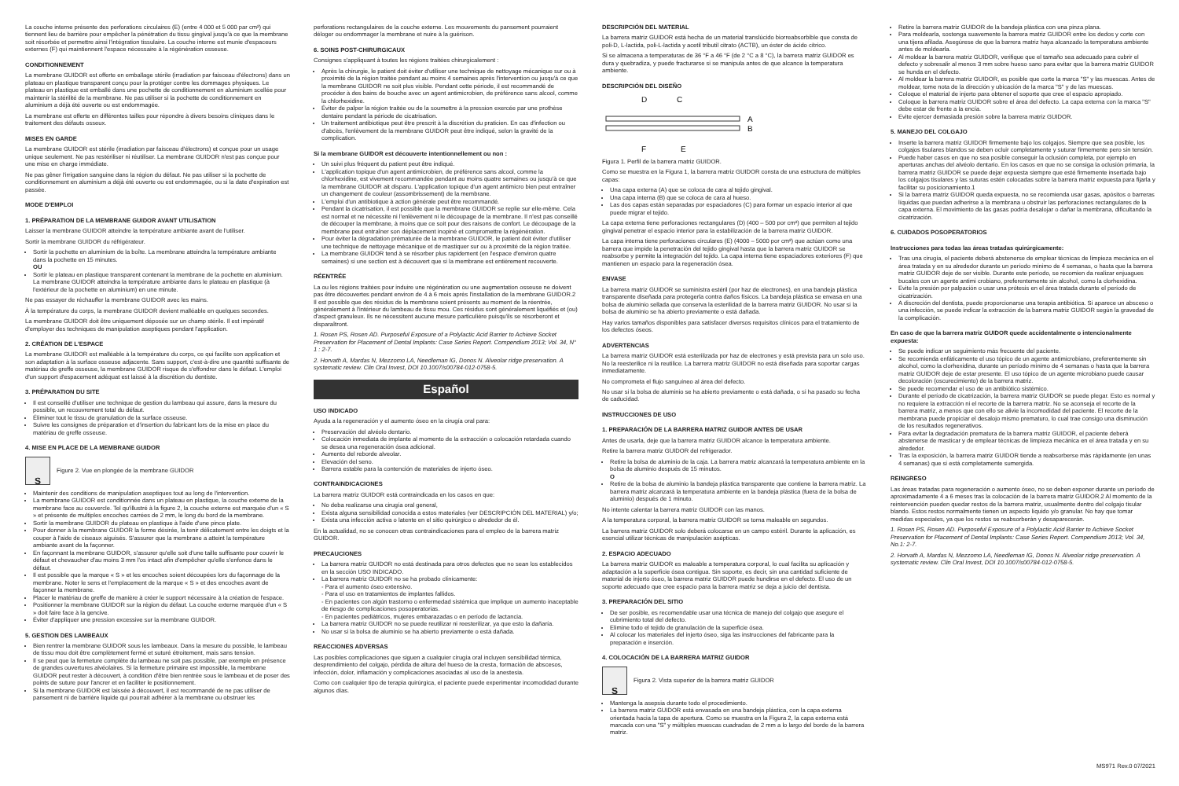La couche interne présente des perforations circulaires (E) (entre 4 000 et 5 000 par cm²) qui tiennent lieu de barrière pour empêcher la pénétration du tissu gingival jusqu'à ce que la membrane soit résorbée et permettre ainsi l'intégration tissulaire. La couche interne est munie d'espaceurs externes (F) qui maintiennent l'espace nécessaire à la régénération osseuse.
CONDITIONNEMENT
La membrane GUIDOR est offerte en emballage stérile (irradiation par faisceau d'électrons) dans un plateau en plastique transparent conçu pour la protéger contre les dommages physiques. Le plateau en plastique est emballé dans une pochette de conditionnement en aluminium scellée pour maintenir la stérilité de la membrane. Ne pas utiliser si la pochette de conditionnement en aluminium a déjà été ouverte ou est endommagée.
La membrane est offerte en différentes tailles pour répondre à divers besoins cliniques dans le traitement des défauts osseux.
MISES EN GARDE
La membrane GUIDOR est stérile (irradiation par faisceau d'électrons) et conçue pour un usage unique seulement. Ne pas restériliser ni réutiliser. La membrane GUIDOR n'est pas conçue pour une mise en charge immédiate.
Ne pas gêner l'irrigation sanguine dans la région du défaut. Ne pas utiliser si la pochette de conditionnement en aluminium a déjà été ouverte ou est endommagée, ou si la date d'expiration est passée.
MODE D'EMPLOI
1. PRÉPARATION DE LA MEMBRANE GUIDOR AVANT UTILISATION
Laisser la membrane GUIDOR atteindre la température ambiante avant de l'utiliser.
Sortir la membrane GUIDOR du réfrigérateur.
Sortir la pochette en aluminium de la boîte. La membrane atteindra la température ambiante dans la pochette en 15 minutes.
OU
Sortir le plateau en plastique transparent contenant la membrane de la pochette en aluminium. La membrane GUIDOR atteindra la température ambiante dans le plateau en plastique (à l'extérieur de la pochette en aluminium) en une minute.
Ne pas essayer de réchauffer la membrane GUIDOR avec les mains.
À la température du corps, la membrane GUIDOR devient malléable en quelques secondes.
La membrane GUIDOR doit être uniquement déposée sur un champ stérile. Il est impératif d'employer des techniques de manipulation aseptiques pendant l'application.
2. CRÉATION DE L'ESPACE
La membrane GUIDOR est malléable à la température du corps, ce qui facilite son application et son adaptation à la surface osseuse adjacente. Sans support, c'est-à-dire une quantité suffisante de matériau de greffe osseuse, la membrane GUIDOR risque de s'effondrer dans le défaut. L'emploi d'un support d'espacement adéquat est laissé à la discrétion du dentiste.
3. PRÉPARATION DU SITE
Il est conseillé d'utiliser une technique de gestion du lambeau qui assure, dans la mesure du possible, un recouvrement total du défaut.
Éliminer tout le tissu de granulation de la surface osseuse.
Suivre les consignes de préparation et d'insertion du fabricant lors de la mise en place du matériau de greffe osseuse.
4. MISE EN PLACE DE LA MEMBRANE GUIDOR
S
Figure 2. Vue en plongée de la membrane GUIDOR
Maintenir des conditions de manipulation aseptiques tout au long de l'intervention.
La membrane GUIDOR est conditionnée dans un plateau en plastique, la couche externe de la membrane face au couvercle. Tel qu'illustré à la figure 2, la couche externe est marquée d'un « S » et présente de multiples encoches carrées de 2 mm, le long du bord de la membrane.
Sortir la membrane GUIDOR du plateau en plastique à l'aide d'une pince plate.
Pour donner à la membrane GUIDOR la forme désirée, la tenir délicatement entre les doigts et la couper à l'aide de ciseaux aiguisés. S'assurer que la membrane a atteint la température ambiante avant de la façonner.
En façonnant la membrane GUIDOR, s'assurer qu'elle soit d'une taille suffisante pour couvrir le défaut et chevaucher d'au moins 3 mm l'os intact afin d'empêcher qu'elle s'enfonce dans le défaut.
Il est possible que la marque « S » et les encoches soient découpées lors du façonnage de la membrane. Noter le sens et l'emplacement de la marque « S » et des encoches avant de façonner la membrane.
Placer le matériau de greffe de manière à créer le support nécessaire à la création de l'espace.
Positionner la membrane GUIDOR sur la région du défaut. La couche externe marquée d'un « S » doit faire face à la gencive.
Éviter d'appliquer une pression excessive sur la membrane GUIDOR.
5. GESTION DES LAMBEAUX
Bien rentrer la membrane GUIDOR sous les lambeaux. Dans la mesure du possible, le lambeau de tissu mou doit être complètement fermé et suturé étroitement, mais sans tension.
Il se peut que la fermeture complète du lambeau ne soit pas possible, par exemple en présence de grandes ouvertures alvéolaires. Si la fermeture primaire est impossible, la membrane GUIDOR peut rester à découvert, à condition d'être bien rentrée sous le lambeau et de poser des points de suture pour l'ancrer et en faciliter le positionnement.
Si la membrane GUIDOR est laissée à découvert, il est recommandé de ne pas utiliser de pansement ni de barrière liquide qui pourrait adhérer à la membrane ou obstruer les
perforations rectangulaires de la couche externe. Les mouvements du pansement pourraient déloger ou endommager la membrane et nuire à la guérison.
6. SOINS POST-CHIRURGICAUX
Consignes s'appliquant à toutes les régions traitées chirurgicalement :
Après la chirurgie, le patient doit éviter d'utiliser une technique de nettoyage mécanique sur ou à proximité de la région traitée pendant au moins 4 semaines après l'intervention ou jusqu'à ce que la membrane GUIDOR ne soit plus visible. Pendant cette période, il est recommandé de procéder à des bains de bouche avec un agent antimicrobien, de préférence sans alcool, comme la chlorhexidine.
Éviter de palper la région traitée ou de la soumettre à la pression exercée par une prothèse dentaire pendant la période de cicatrisation.
Un traitement antibiotique peut être prescrit à la discrétion du praticien. En cas d'infection ou d'abcès, l'enlèvement de la membrane GUIDOR peut être indiqué, selon la gravité de la complication.
Si la membrane GUIDOR est découverte intentionnellement ou non :
Un suivi plus fréquent du patient peut être indiqué.
L'application topique d'un agent antimicrobien, de préférence sans alcool, comme la chlorhexidine, est vivement recommandée pendant au moins quatre semaines ou jusqu'à ce que la membrane GUIDOR ait disparu. L'application topique d'un agent antimicro bien peut entraîner un changement de couleur (assombrissement) de la membrane.
L'emploi d'un antibiotique à action générale peut être recommandé.
Pendant la cicatrisation, il est possible que la membrane GUIDOR se replie sur elle-même. Cela est normal et ne nécessite ni l'enlèvement ni le découpage de la membrane. Il n'est pas conseillé de découper la membrane, à moins que ce soit pour des raisons de confort. Le découpage de la membrane peut entraîner son déplacement inopiné et compromettre la régénération.
Pour éviter la dégradation prématurée de la membrane GUIDOR, le patient doit éviter d'utiliser une technique de nettoyage mécanique et de mastiquer sur ou à proximité de la région traitée.
La membrane GUIDOR tend à se résorber plus rapidement (en l'espace d'environ quatre semaines) si une section est à découvert que si la membrane est entièrement recouverte.
RÉENTRÉE
La ou les régions traitées pour induire une régénération ou une augmentation osseuse ne doivent pas être découvertes pendant environ de 4 à 6 mois après l'installation de la membrane GUIDOR.2 Il est possible que des résidus de la membrane soient présents au moment de la réentrée, généralement à l'intérieur du lambeau de tissu mou. Ces résidus sont généralement liquéfiés et (ou) d'aspect granuleux. Ils ne nécessitent aucune mesure particulière puisqu'ils se résorberont et disparaîtront.
1. Rosen PS, Rosen AD. Purposeful Exposure of a Polylactic Acid Barrier to Achieve Socket Preservation for Placement of Dental Implants: Case Series Report. Compendium 2013; Vol. 34, N° 1 : 2-7.
2. Horvath A, Mardas N, Mezzomo LA, Needleman IG, Donos N. Alveolar ridge preservation. A systematic review. Clin Oral Invest, DOI 10.1007/s00784-012-0758-5.
Español
USO INDICADO
Ayuda a la regeneración y el aumento óseo en la cirugía oral para:
Preservación del alvéolo dentario.
Colocación inmediata de implante al momento de la extracción o colocación retardada cuando se desea una regeneración ósea adicional.
Aumento del reborde alveolar.
Elevación del seno.
Barrera estable para la contención de materiales de injerto óseo.
CONTRAINDICACIONES
La barrera matriz GUIDOR está contraindicada en los casos en que:
No deba realizarse una cirugía oral general,
Exista alguna sensibilidad conocida a estos materiales (ver DESCRIPCIÓN DEL MATERIAL) y/o;
Exista una infección activa o latente en el sitio quirúrgico o alrededor de él.
En la actualidad, no se conocen otras contraindicaciones para el empleo de la barrera matriz GUIDOR.
PRECAUCIONES
La barrera matriz GUIDOR no está destinada para otros defectos que no sean los establecidos en la sección USO INDICADO.
La barrera matriz GUIDOR no se ha probado clínicamente:
- Para el aumento óseo extensivo.
- Para el uso en tratamientos de implantes fallidos.
- En pacientes con algún trastorno o enfermedad sistémica que implique un aumento inaceptable de riesgo de complicaciones posoperatorias.
- En pacientes pediátricos, mujeres embarazadas o en período de lactancia.
La barrera matriz GUIDOR no se puede reutilizar ni reesterilizar, ya que esto la dañaría.
No usar si la bolsa de aluminio se ha abierto previamente o está dañada.
REACCIONES ADVERSAS
Las posibles complicaciones que siguen a cualquier cirugía oral incluyen sensibilidad térmica, desprendimiento del colgajo, pérdida de altura del hueso de la cresta, formación de abscesos, infección, dolor, inflamación y complicaciones asociadas al uso de la anestesia.
Como con cualquier tipo de terapia quirúrgica, el paciente puede experimentar incomodidad durante algunos días.
DESCRIPCIÓN DEL MATERIAL
La barrera matriz GUIDOR está hecha de un material translúcido biorreabsorbible que consta de poli-D, L-lactida, poli-L-lactida y acetil tributil citrato (ACTB), un éster de ácido cítrico.
Si se almacena a temperaturas de 36 °F a 46 °F (de 2 °C a 8 °C), la barrera matriz GUIDOR es dura y quebradiza, y puede fracturarse si se manipula antes de que alcance la temperatura ambiente.
DESCRIPCIÓN DEL DISEÑO
D
C
A
B
F
E
Figura 1. Perfil de la barrera matriz GUIDOR.
Como se muestra en la Figura 1, la barrera matriz GUIDOR consta de una estructura de múltiples capas:
Una capa externa (A) que se coloca de cara al tejido gingival.
Una capa interna (B) que se coloca de cara al hueso.
Las dos capas están separadas por espaciadores (C) para formar un espacio interior al que puede migrar el tejido.
La capa externa tiene perforaciones rectangulares (D) (400 – 500 por cm²) que permiten al tejido gingival penetrar el espacio interior para la estabilización de la barrera matriz GUIDOR.
La capa interna tiene perforaciones circulares (E) (4000 – 5000 por cm²) que actúan como una barrera que impide la penetración del tejido gingival hasta que la barrera matriz GUIDOR se reabsorbe y permite la integración del tejido. La capa interna tiene espaciadores exteriores (F) que mantienen un espacio para la regeneración ósea.
ENVASE
La barrera matriz GUIDOR se suministra estéril (por haz de electrones), en una bandeja plástica transparente diseñada para protegerla contra daños físicos. La bandeja plástica se envasa en una bolsa de aluminio sellada que conserva la esterilidad de la barrera matriz GUIDOR. No usar si la bolsa de aluminio se ha abierto previamente o está dañada.
Hay varios tamaños disponibles para satisfacer diversos requisitos clínicos para el tratamiento de los defectos óseos.
ADVERTENCIAS
La barrera matriz GUIDOR está esterilizada por haz de electrones y está prevista para un solo uso. No la reesterilice ni la reutilice. La barrera matriz GUIDOR no está diseñada para soportar cargas inmediatamente.
No comprometa el flujo sanguíneo al área del defecto.
No usar si la bolsa de aluminio se ha abierto previamente o está dañada, o si ha pasado su fecha de caducidad.
INSTRUCCIONES DE USO
1. PREPARACIÓN DE LA BARRERA MATRIZ GUIDOR ANTES DE USAR
Antes de usarla, deje que la barrera matriz GUIDOR alcance la temperatura ambiente.
Retire la barrera matriz GUIDOR del refrigerador.
Retire la bolsa de aluminio de la caja. La barrera matriz alcanzará la temperatura ambiente en la bolsa de aluminio después de 15 minutos.
O
Retire de la bolsa de aluminio la bandeja plástica transparente que contiene la barrera matriz. La barrera matriz alcanzará la temperatura ambiente en la bandeja plástica (fuera de la bolsa de aluminio) después de 1 minuto.
No intente calentar la barrera matriz GUIDOR con las manos.
A la temperatura corporal, la barrera matriz GUIDOR se torna maleable en segundos.
La barrera matriz GUIDOR solo deberá colocarse en un campo estéril. Durante la aplicación, es esencial utilizar técnicas de manipulación asépticas.
2. ESPACIO ADECUADO
La barrera matriz GUIDOR es maleable a temperatura corporal, lo cual facilita su aplicación y adaptación a la superficie ósea contigua. Sin soporte, es decir, sin una cantidad suficiente de material de injerto óseo, la barrera matriz GUIDOR puede hundirse en el defecto. El uso de un soporte adecuado que cree espacio para la barrera matriz se deja a juicio del dentista.
3. PREPARACIÓN DEL SITIO
De ser posible, es recomendable usar una técnica de manejo del colgajo que asegure el cubrimiento total del defecto.
Elimine todo el tejido de granulación de la superficie ósea.
Al colocar los materiales del injerto óseo, siga las instrucciones del fabricante para la preparación e inserción.
4. COLOCACIÓN DE LA BARRERA MATRIZ GUIDOR
S
Figura 2. Vista superior de la barrera matriz GUIDOR
Mantenga la asepsia durante todo el procedimiento.
La barrera matriz GUIDOR está envasada en una bandeja plástica, con la capa externa orientada hacia la tapa de apertura. Como se muestra en la Figura 2, la capa externa está marcada con una "S" y múltiples muescas cuadradas de 2 mm a lo largo del borde de la barrera matriz.
Retire la barrera matriz GUIDOR de la bandeja plástica con una pinza plana.
Para moldearla, sostenga suavemente la barrera matriz GUIDOR entre los dedos y corte con una tijera afilada. Asegúrese de que la barrera matriz haya alcanzado la temperatura ambiente antes de moldearla.
Al moldear la barrera matriz GUIDOR, verifique que el tamaño sea adecuado para cubrir el defecto y sobresalir al menos 3 mm sobre hueso sano para evitar que la barrera matriz GUIDOR se hunda en el defecto.
Al moldear la barrera matriz GUIDOR, es posible que corte la marca "S" y las muescas. Antes de moldear, tome nota de la dirección y ubicación de la marca "S" y de las muescas.
Coloque el material de injerto para obtener el soporte que cree el espacio apropiado.
Coloque la barrera matriz GUIDOR sobre el área del defecto. La capa externa con la marca "S" debe estar de frente a la encía.
Evite ejercer demasiada presión sobre la barrera matriz GUIDOR.
5. MANEJO DEL COLGAJO
Inserte la barrera matriz GUIDOR firmemente bajo los colgajos. Siempre que sea posible, los colgajos tisulares blandos se deben ocluir completamente y suturar firmemente pero sin tensión.
Puede haber casos en que no sea posible conseguir la oclusión completa, por ejemplo en aperturas anchas del alvéolo dentario. En los casos en que no se consiga la oclusión primaria, la barrera matriz GUIDOR se puede dejar expuesta siempre que esté firmemente insertada bajo los colgajos tisulares y las suturas estén colocadas sobre la barrera matriz expuesta para fijarla y facilitar su posicionamiento.1
Si la barrera matriz GUIDOR queda expuesta, no se recomienda usar gasas, apósitos o barreras líquidas que puedan adherirse a la membrana u obstruir las perforaciones rectangulares de la capa externa. El movimiento de las gasas podría desalojar o dañar la membrana, dificultando la cicatrización.
6. CUIDADOS POSOPERATORIOS
Instrucciones para todas las áreas tratadas quirúrgicamente:
Tras una cirugía, el paciente deberá abstenerse de emplear técnicas de limpieza mecánica en el área tratada y en su alrededor durante un período mínimo de 4 semanas, o hasta que la barrera matriz GUIDOR deje de ser visible. Durante este período, se recomien da realizar enjuagues bucales con un agente antimi crobiano, preferentemente sin alcohol, como la clorhexidina.
Evite la presión por palpación o usar una prótesis en el área tratada durante el período de cicatrización.
A discreción del dentista, puede proporcionarse una terapia antibiótica. Si aparece un absceso o una infección, se puede indicar la extracción de la barrera matriz GUIDOR según la gravedad de la complicación.
En caso de que la barrera matriz GUIDOR quede accidentalmente o intencionalmente expuesta:
Se puede indicar un seguimiento más frecuente del paciente.
Se recomienda enfáticamente el uso tópico de un agente antimicrobiano, preferentemente sin alcohol, como la clorhexidina, durante un período mínimo de 4 semanas o hasta que la barrera matriz GUIDOR deje de estar presente. El uso tópico de un agente microbiano puede causar decoloración (oscurecimiento) de la barrera matriz.
Se puede recomendar el uso de un antibiótico sistémico.
Durante el período de cicatrización, la barrera matriz GUIDOR se puede plegar. Esto es normal y no requiere la extracción ni el recorte de la barrera matriz. No se aconseja el recorte de la barrera matriz, a menos que con ello se alivie la incomodidad del paciente. El recorte de la membrana puede propiciar el desalojo mismo prematuro, lo cual trae consigo una disminución de los resultados regenerativos.
Para evitar la degradación prematura de la barrera matriz GUIDOR, el paciente deberá abstenerse de masticar y de emplear técnicas de limpieza mecánica en el área tratada y en su alrededor.
Tras la exposición, la barrera matriz GUIDOR tiende a reabsorberse más rápidamente (en unas 4 semanas) que si está completamente sumergida.
REINGRESO
Las áreas tratadas para regeneración o aumento óseo, no se deben exponer durante un período de aproximadamente 4 a 6 meses tras la colocación de la barrera matriz GUIDOR.2 Al momento de la reintervención pueden quedar restos de la barrera matriz, usualmente dentro del colgajo tisular blando. Estos restos normalmente tienen un aspecto líquido y/o granular. No hay que tomar medidas especiales, ya que los restos se reabsorberán y desaparecerán.
1. Rosen PS, Rosen AD. Purposeful Exposure of a Polylactic Acid Barrier to Achieve Socket Preservation for Placement of Dental Implants: Case Series Report. Compendium 2013; Vol. 34, No.1: 2-7.
2. Horvath A, Mardas N, Mezzomo LA, Needleman IG, Donos N. Alveolar ridge preservation. A systematic review. Clin Oral Invest, DOI 10.1007/s00784-012-0758-5.
MS971 Rev.0 07/2021